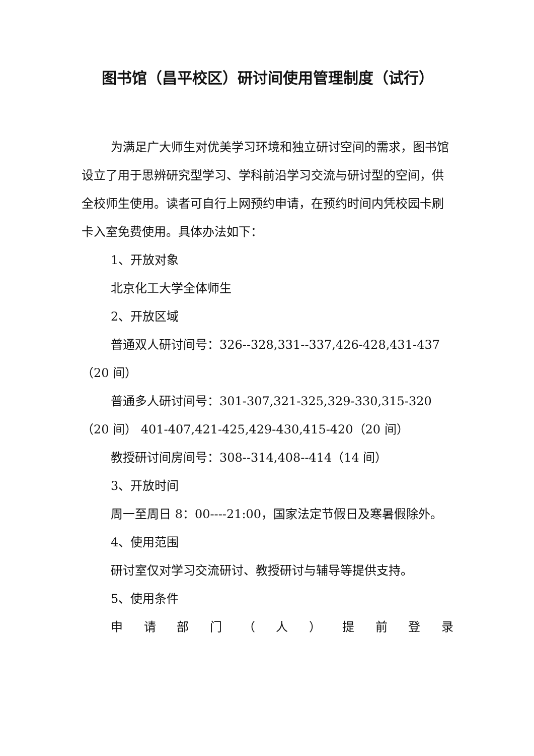图书馆（昌平校区）研讨间使用管理制度（试行）
为满足广大师生对优美学习环境和独立研讨空间的需求，图书馆设立了用于思辨研究型学习、学科前沿学习交流与研讨型的空间，供全校师生使用。读者可自行上网预约申请，在预约时间内凭校园卡刷卡入室免费使用。具体办法如下：
1、开放对象
北京化工大学全体师生
2、开放区域
普通双人研讨间号：326--328,331--337,426-428,431-437（20 间）
普通多人研讨间号：301-307,321-325,329-330,315-320 （20 间） 401-407,421-425,429-430,415-420（20 间）
教授研讨间房间号：308--314,408--414（14 间）
3、开放时间
周一至周日 8：00----21:00，国家法定节假日及寒暑假除外。
4、使用范围
研讨室仅对学习交流研讨、教授研讨与辅导等提供支持。
5、使用条件
申 请 部 门 （ 人 ） 提 前 登 录